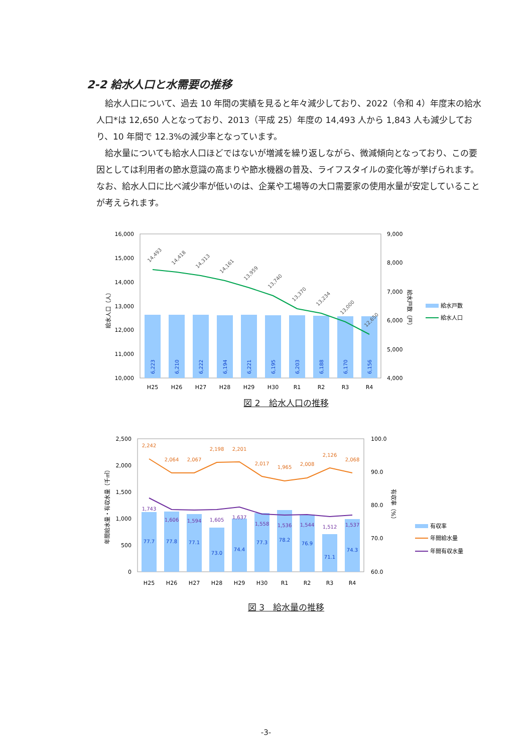2-2 給水人口と水需要の推移
給水人口について、過去 10 年間の実績を見ると年々減少しており、2022（令和 4）年度末の給水人口*は 12,650 人となっており、2013（平成 25）年度の 14,493 人から 1,843 人も減少しており、10 年間で 12.3%の減少率となっています。
給水量についても給水人口ほどではないが増減を繰り返しながら、微減傾向となっており、この要因としては利用者の節水意識の高まりや節水機器の普及、ライフスタイルの変化等が挙げられます。なお、給水人口に比べ減少率が低いのは、企業や工場等の大口需要家の使用水量が安定していることが考えられます。
16,000
15,000
14,000
13,000
12,000
11,000
10,000
9,000
8,000
7,000
6,000
5,000
4,000
給水人口（人）
給水戸数（戸）
6,223
6,210
6,222
6,194
6,221
6,195
6,203
6,188
6,170
6,156
14,493
14,418
14,313
14,161
13,959
13,740
13,370
13,234
13,000
12,650
H25
H26
H27
H28
H29
H30
R1
R2
R3
R4
給水戸数
給水人口
図 2　給水人口の推移
2,500
2,000
1,500
1,000
500
0
100.0
90.0
80.0
70.0
60.0
年間給水量・有収水量（千㎥）
有収率（%）
77.7
77.8
77.1
73.0
74.4
77.3
78.2
76.9
71.1
74.3
2,242
2,064
2,067
2,198
2,201
2,017
1,965
2,008
2,126
2,068
1,743
1,606
1,594
1,605
1,637
1,558
1,536
1,544
1,512
1,537
H25
H26
H27
H28
H29
H30
R1
R2
R3
R4
有収率
年間給水量
年間有収水量
図 3　給水量の推移
-3-